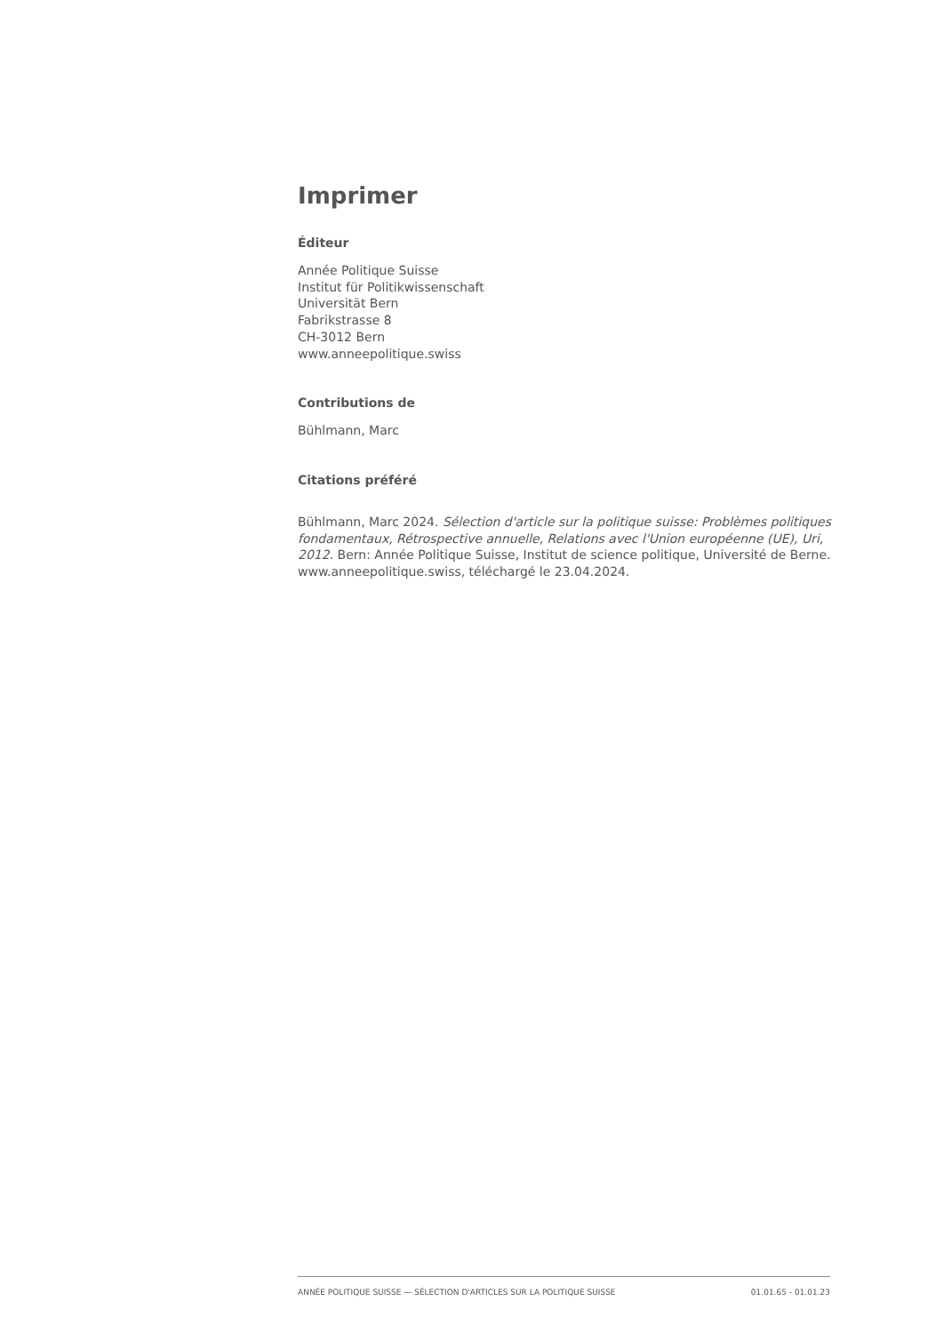Imprimer
Éditeur
Année Politique Suisse
Institut für Politikwissenschaft
Universität Bern
Fabrikstrasse 8
CH-3012 Bern
www.anneepolitique.swiss
Contributions de
Bühlmann, Marc
Citations préféré
Bühlmann, Marc 2024. Sélection d'article sur la politique suisse: Problèmes politiques fondamentaux, Rétrospective annuelle, Relations avec l'Union européenne (UE), Uri, 2012. Bern: Année Politique Suisse, Institut de science politique, Université de Berne. www.anneepolitique.swiss, téléchargé le 23.04.2024.
ANNÉE POLITIQUE SUISSE — SÉLECTION D'ARTICLES SUR LA POLITIQUE SUISSE 01.01.65 - 01.01.23